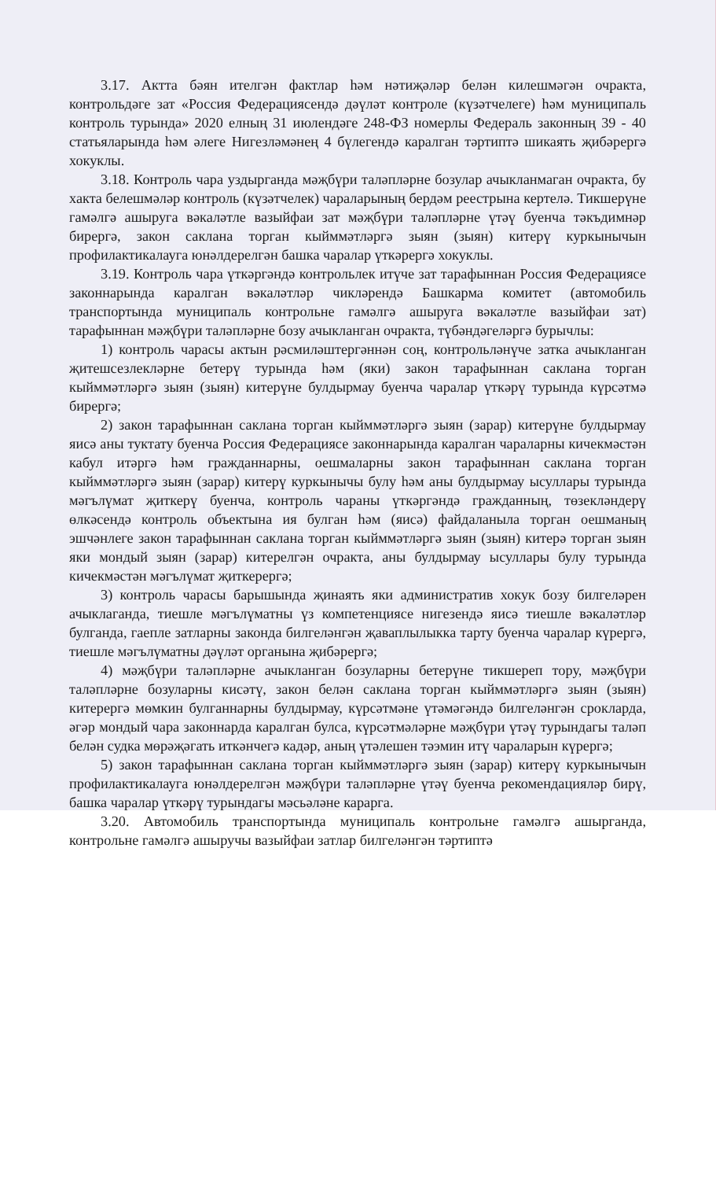3.17. Актта бәян ителгән фактлар һәм нәтиҗәләр белән килешмәгән очракта, контрольдәге зат «Россия Федерациясендә дәүләт контроле (күзәтчелеге) һәм муниципаль контроль турында» 2020 елның 31 июлендәге 248-ФЗ номерлы Федераль законның 39 - 40 статьяларында һәм әлеге Нигезләмәнең 4 бүлегендә каралган тәртиптә шикаять җибәрергә хокуклы.
3.18. Контроль чара уздырганда мәҗбүри таләпләрне бозулар ачыкланмаган очракта, бу хакта белешмәләр контроль (күзәтчелек) чараларының бердәм реестрына кертелә. Тикшерүне гамәлгә ашыруга вәкаләтле вазыйфаи зат мәҗбүри таләпләрне үтәү буенча тәкъдимнәр бирергә, закон саклана торган кыйммәтләргә зыян (зыян) китерү куркынычын профилактикалауга юнәлдерелгән башка чаралар үткәрергә хокуклы.
3.19. Контроль чара үткәргәндә контрольлек итүче зат тарафыннан Россия Федерациясе законнарында каралган вәкаләтләр чикләрендә Башкарма комитет (автомобиль транспортында муниципаль контрольне гамәлгә ашыруга вәкаләтле вазыйфаи зат) тарафыннан мәҗбүри таләпләрне бозу ачыкланган очракта, түбәндәгеләргә бурычлы:
1) контроль чарасы актын рәсмиләштергәннән соң, контрольләнүче затка ачыкланган җитешсезлекләрне бетерү турында һәм (яки) закон тарафыннан саклана торган кыйммәтләргә зыян (зыян) китерүне булдырмау буенча чаралар үткәрү турында күрсәтмә бирергә;
2) закон тарафыннан саклана торган кыйммәтләргә зыян (зарар) китерүне булдырмау яисә аны туктату буенча Россия Федерациясе законнарында каралган чараларны кичекмәстән кабул итәргә һәм гражданнарны, оешмаларны закон тарафыннан саклана торган кыйммәтләргә зыян (зарар) китерү куркынычы булу һәм аны булдырмау ысуллары турында мәгълүмат җиткерү буенча, контроль чараны үткәргәндә гражданның, төзекләндерү өлкәсендә контроль объектына ия булган һәм (яисә) файдаланыла торган оешманың эшчәнлеге закон тарафыннан саклана торган кыйммәтләргә зыян (зыян) китерә торган зыян яки мондый зыян (зарар) китерелгән очракта, аны булдырмау ысуллары булу турында кичекмәстән мәгълүмат җиткерергә;
3) контроль чарасы барышында җинаять яки административ хокук бозу билгеләрен ачыклаганда, тиешле мәгълүматны үз компетенциясе нигезендә яисә тиешле вәкаләтләр булганда, гаепле затларны законда билгеләнгән җаваплылыкка тарту буенча чаралар күрергә, тиешле мәгълүматны дәүләт органына җибәрергә;
4) мәҗбүри таләпләрне ачыкланган бозуларны бетерүне тикшереп тору, мәҗбүри таләпләрне бозуларны кисәтү, закон белән саклана торган кыйммәтләргә зыян (зыян) китерергә мөмкин булганнарны булдырмау, күрсәтмәне үтәмәгәндә билгеләнгән срокларда, әгәр мондый чара законнарда каралган булса, күрсәтмәләрне мәҗбүри үтәү турындагы таләп белән судка мөрәҗәгать иткәнчегә кадәр, аның үтәлешен тәэмин итү чараларын күрергә;
5) закон тарафыннан саклана торган кыйммәтләргә зыян (зарар) китерү куркынычын профилактикалауга юнәлдерелгән мәҗбүри таләпләрне үтәү буенча рекомендацияләр бирү, башка чаралар үткәрү турындагы мәсьәләне карарга.
3.20. Автомобиль транспортында муниципаль контрольне гамәлгә ашырганда, контрольне гамәлгә ашыручы вазыйфаи затлар билгеләнгән тәртиптә